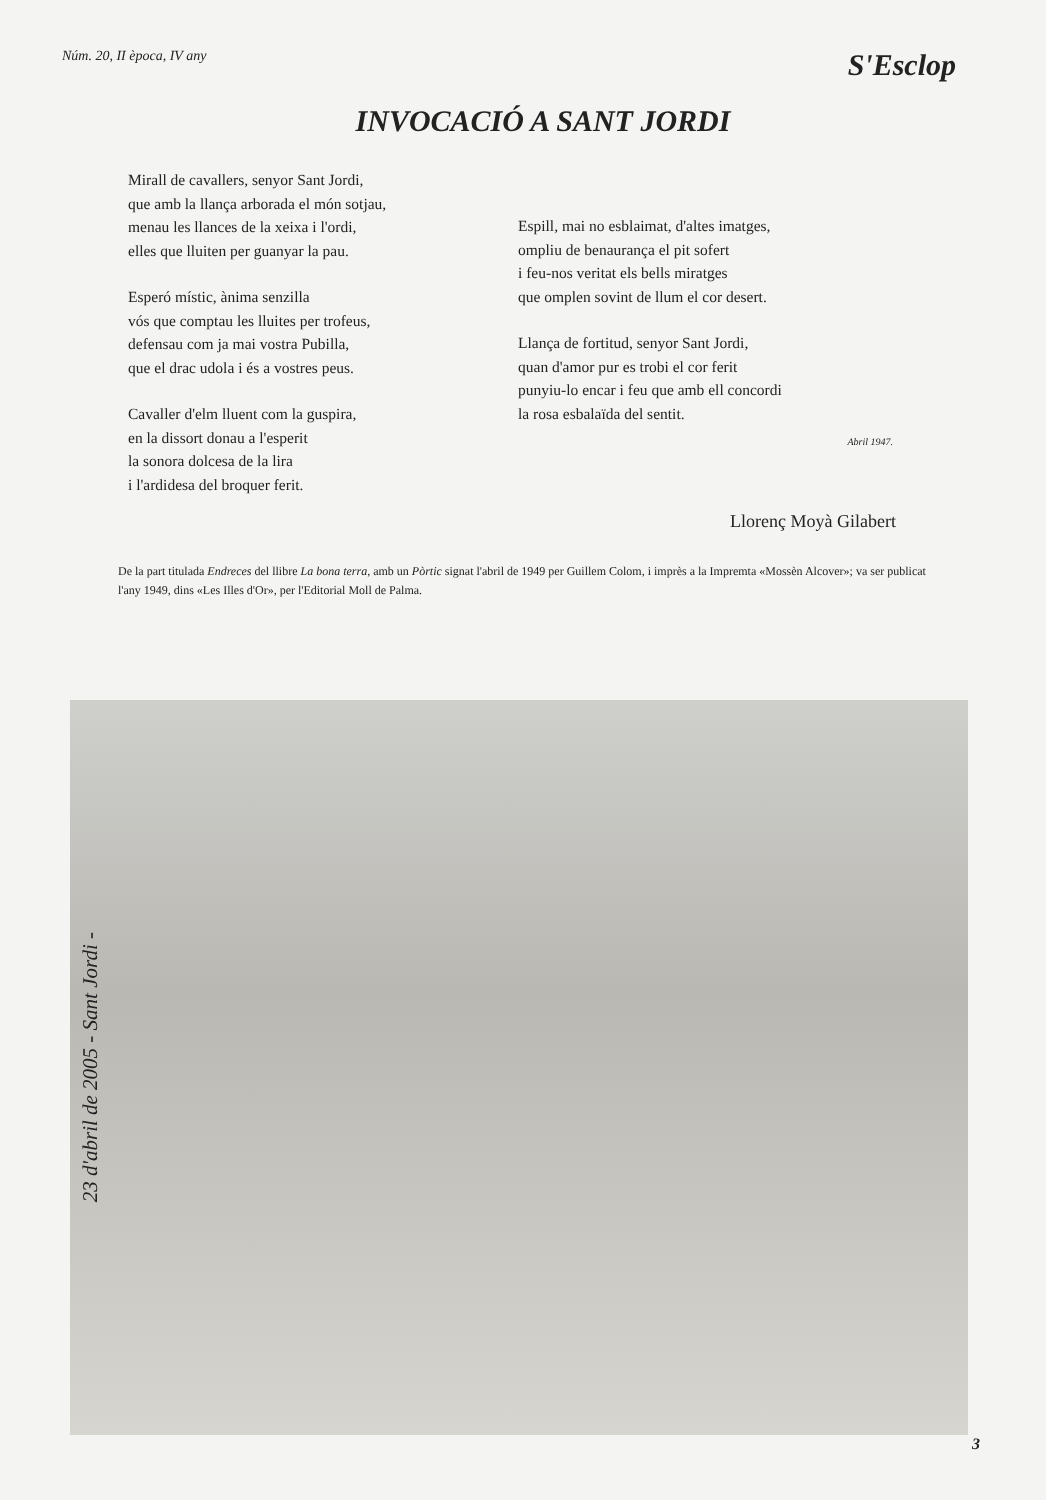Núm. 20, II època, IV any S'Esclop
INVOCACIÓ A SANT JORDI
Mirall de cavallers, senyor Sant Jordi,
que amb la llança arborada el món sotjau,
menau les llances de la xeixa i l'ordi,
elles que lluiten per guanyar la pau.
Esperó místic, ànima senzilla
vós que comptau les lluites per trofeus,
defensau com ja mai vostra Pubilla,
que el drac udola i és a vostres peus.
Cavaller d'elm lluent com la guspira,
en la dissort donau a l'esperit
la sonora dolcesa de la lira
i l'ardidesa del broquer ferit.
Espill, mai no esblaimat, d'altes imatges,
ompliu de benaurança el pit sofert
i feu-nos veritat els bells miratges
que omplen sovint de llum el cor desert.
Llança de fortitud, senyor Sant Jordi,
quan d'amor pur es trobi el cor ferit
punyiu-lo encar i feu que amb ell concordi
la rosa esbalaïda del sentit.
Abril 1947.
Llorenç Moyà Gilabert
De la part titulada Endreces del llibre La bona terra, amb un Pòrtic signat l'abril de 1949 per Guillem Colom, i imprès a la Impremta «Mossèn Alcover»; va ser publicat l'any 1949, dins «Les Illes d'Or», per l'Editorial Moll de Palma.
23 d'abril de 2005 - Sant Jordi -
3